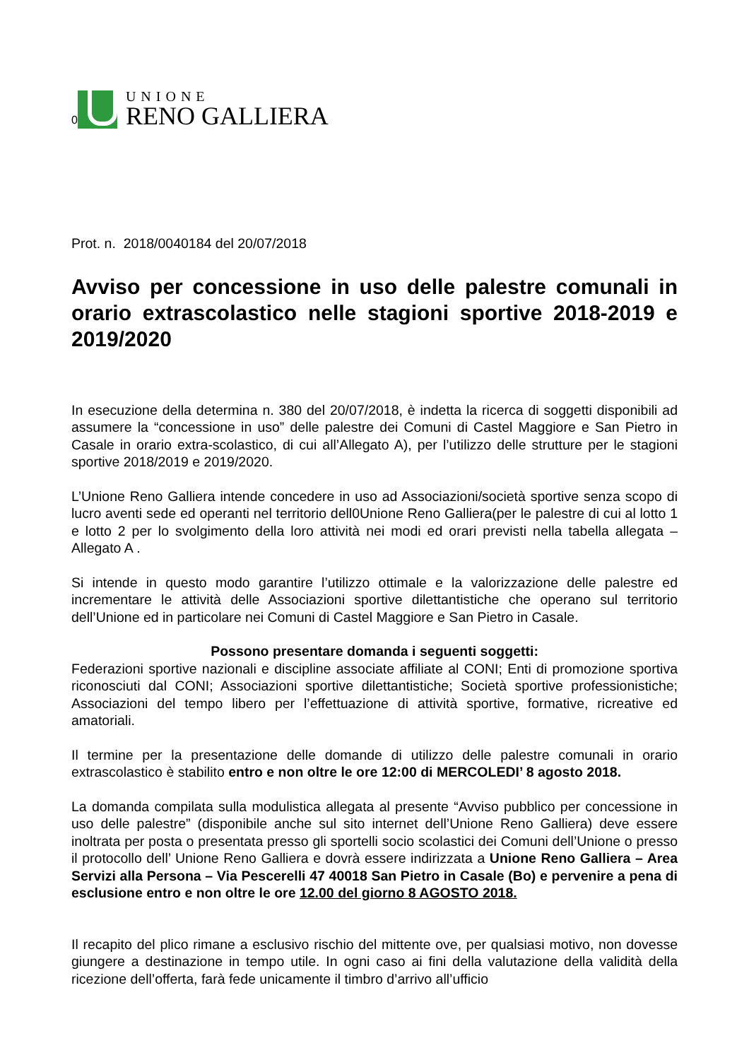0
UNIONE
RENO GALLIERA
Prot. n. 2018/0040184 del 20/07/2018
Avviso per concessione in uso delle palestre comunali in orario extrascolastico nelle stagioni sportive 2018-2019 e 2019/2020
In esecuzione della determina n. 380 del 20/07/2018, è indetta la ricerca di soggetti disponibili ad assumere la “concessione in uso” delle palestre dei Comuni di Castel Maggiore e San Pietro in Casale in orario extra-scolastico, di cui all’Allegato A), per l’utilizzo delle strutture per le stagioni sportive 2018/2019 e 2019/2020.
L’Unione Reno Galliera intende concedere in uso ad Associazioni/società sportive senza scopo di lucro aventi sede ed operanti nel territorio dell0Unione Reno Galliera(per le palestre di cui al lotto 1 e lotto 2 per lo svolgimento della loro attività nei modi ed orari previsti nella tabella allegata –Allegato A .
Si intende in questo modo garantire l’utilizzo ottimale e la valorizzazione delle palestre ed incrementare le attività delle Associazioni sportive dilettantistiche che operano sul territorio dell’Unione ed in particolare nei Comuni di Castel Maggiore e San Pietro in Casale.
Possono presentare domanda i seguenti soggetti:
Federazioni sportive nazionali e discipline associate affiliate al CONI; Enti di promozione sportiva riconosciuti dal CONI; Associazioni sportive dilettantistiche; Società sportive professionistiche; Associazioni del tempo libero per l’effettuazione di attività sportive, formative, ricreative ed amatoriali.
Il termine per la presentazione delle domande di utilizzo delle palestre comunali in orario extrascolastico è stabilito entro e non oltre le ore 12:00 di MERCOLEDI’ 8 agosto 2018.
La domanda compilata sulla modulistica allegata al presente “Avviso pubblico per concessione in uso delle palestre” (disponibile anche sul sito internet dell’Unione Reno Galliera) deve essere inoltrata per posta o presentata presso gli sportelli socio scolastici dei Comuni dell’Unione o presso il protocollo dell’ Unione Reno Galliera e dovrà essere indirizzata a Unione Reno Galliera – Area Servizi alla Persona – Via Pescerelli 47 40018 San Pietro in Casale (Bo) e pervenire a pena di esclusione entro e non oltre le ore 12.00 del giorno 8 AGOSTO 2018.
Il recapito del plico rimane a esclusivo rischio del mittente ove, per qualsiasi motivo, non dovesse giungere a destinazione in tempo utile. In ogni caso ai fini della valutazione della validità della ricezione dell’offerta, farà fede unicamente il timbro d’arrivo all’ufficio